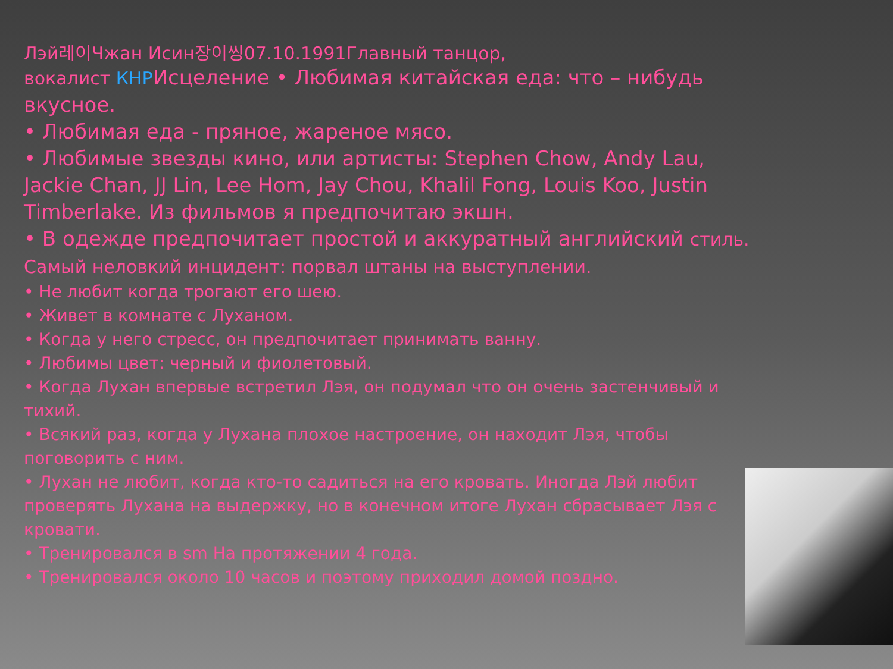Лэй레이Чжан Исин장이씽07.10.1991Главный танцор,
вокалист КНРИсцеление • Любимая китайская еда: что – нибудь вкусное.
• Любимая еда - пряное, жареное мясо.
• Любимые звезды кино, или артисты: Stephen Chow, Andy Lau, Jackie Chan, JJ Lin, Lee Hom, Jay Chou, Khalil Fong, Louis Koo, Justin Timberlake. Из фильмов я предпочитаю экшн.
• В одежде предпочитает простой и аккуратный английский стиль. Самый неловкий инцидент: порвал штаны на выступлении.
• Не любит когда трогают его шею.
• Живет в комнате с Луханом.
• Когда у него стресс, он предпочитает принимать ванну.
• Любимы цвет: черный и фиолетовый.
• Когда Лухан впервые встретил Лэя, он подумал что он очень застенчивый и тихий.
• Всякий раз, когда у Лухана плохое настроение, он находит Лэя, чтобы поговорить с ним.
• Лухан не любит, когда кто-то садиться на его кровать. Иногда Лэй любит проверять Лухана на выдержку, но в конечном итоге Лухан сбрасывает Лэя с кровати.
• Тренировался в sm На протяжении 4 года.
• Тренировался около 10 часов и поэтому приходил домой поздно.